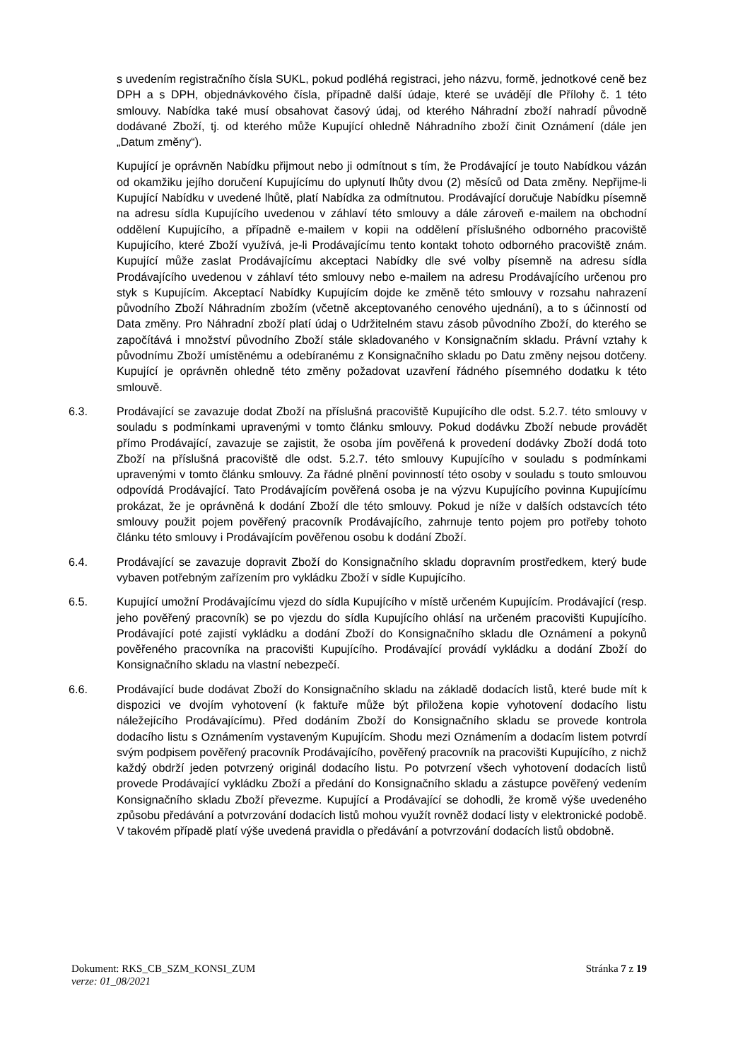s uvedením registračního čísla SUKL, pokud podléhá registraci, jeho názvu, formě, jednotkové ceně bez DPH a s DPH, objednávkového čísla, případně další údaje, které se uvádějí dle Přílohy č. 1 této smlouvy. Nabídka také musí obsahovat časový údaj, od kterého Náhradní zboží nahradí původně dodávané Zboží, tj. od kterého může Kupující ohledně Náhradního zboží činit Oznámení (dále jen „Datum změny“).
Kupující je oprávněn Nabídku přijmout nebo ji odmítnout s tím, že Prodávající je touto Nabídkou vázán od okamžiku jejího doručení Kupujícímu do uplynutí lhůty dvou (2) měsíců od Data změny. Nepřijme-li Kupující Nabídku v uvedené lhůtě, platí Nabídka za odmítnutou. Prodávající doručuje Nabídku písemně na adresu sídla Kupujícího uvedenou v záhlaví této smlouvy a dále zároveň e-mailem na obchodní oddělení Kupujícího, a případně e-mailem v kopii na oddělení příslušného odborného pracoviště Kupujícího, které Zboží využívá, je-li Prodávajícímu tento kontakt tohoto odborného pracoviště znám. Kupující může zaslat Prodávajícímu akceptaci Nabídky dle své volby písemně na adresu sídla Prodávajícího uvedenou v záhlaví této smlouvy nebo e-mailem na adresu Prodávajícího určenou pro styk s Kupujícím. Akceptací Nabídky Kupujícím dojde ke změně této smlouvy v rozsahu nahrazení původního Zboží Náhradním zbožím (včetně akceptovaného cenového ujednání), a to s účinností od Data změny. Pro Náhradní zboží platí údaj o Udržitelném stavu zásob původního Zboží, do kterého se započítává i množství původního Zboží stále skladovaného v Konsignačním skladu. Právní vztahy k původnímu Zboží umístěnému a odebíranému z Konsignačního skladu po Datu změny nejsou dotčeny. Kupující je oprávněn ohledně této změny požadovat uzavření řádného písemného dodatku k této smlouvě.
6.3. Prodávající se zavazuje dodat Zboží na příslušná pracoviště Kupujícího dle odst. 5.2.7. této smlouvy v souladu s podmínkami upravenými v tomto článku smlouvy. Pokud dodávku Zboží nebude provádět přímo Prodávající, zavazuje se zajistit, že osoba jím pověřená k provedení dodávky Zboží dodá toto Zboží na příslušná pracoviště dle odst. 5.2.7. této smlouvy Kupujícího v souladu s podmínkami upravenými v tomto článku smlouvy. Za řádné plnění povinností této osoby v souladu s touto smlouvou odpovídá Prodávající. Tato Prodávajícím pověřená osoba je na výzvu Kupujícího povinna Kupujícímu prokázat, že je oprávněná k dodání Zboží dle této smlouvy. Pokud je níže v dalších odstavcích této smlouvy použit pojem pověřený pracovník Prodávajícího, zahrnuje tento pojem pro potřeby tohoto článku této smlouvy i Prodávajícím pověřenou osobu k dodání Zboží.
6.4. Prodávající se zavazuje dopravit Zboží do Konsignačního skladu dopravním prostředkem, který bude vybaven potřebným zařízením pro vykládku Zboží v sídle Kupujícího.
6.5. Kupující umožní Prodávajícímu vjezd do sídla Kupujícího v místě určeném Kupujícím. Prodávající (resp. jeho pověřený pracovník) se po vjezdu do sídla Kupujícího ohlásí na určeném pracovišti Kupujícího. Prodávající poté zajistí vykládku a dodání Zboží do Konsignačního skladu dle Oznámení a pokynů pověřeného pracovníka na pracovišti Kupujícího. Prodávající provádí vykládku a dodání Zboží do Konsignačního skladu na vlastní nebezpečí.
6.6. Prodávající bude dodávat Zboží do Konsignačního skladu na základě dodacích listů, které bude mít k dispozici ve dvojím vyhotovení (k faktuře může být přiložena kopie vyhotovení dodacího listu náležejícího Prodávajícímu). Před dodáním Zboží do Konsignačního skladu se provede kontrola dodacího listu s Oznámením vystaveným Kupujícím. Shodu mezi Oznámením a dodacím listem potvrdí svým podpisem pověřený pracovník Prodávajícího, pověřený pracovník na pracovišti Kupujícího, z nichž každý obdrží jeden potvrzený originál dodacího listu. Po potvrzení všech vyhotovení dodacích listů provede Prodávající vykládku Zboží a předání do Konsignačního skladu a zástupce pověřený vedením Konsignačního skladu Zboží převezme. Kupující a Prodávající se dohodli, že kromě výše uvedeného způsobu předávání a potvrzování dodacích listů mohou využít rovněž dodací listy v elektronické podobě. V takovém případě platí výše uvedená pravidla o předávání a potvrzování dodacích listů obdobně.
Dokument: RKS_CB_SZM_KONSI_ZUM Stránka 7 z 19
verze: 01_08/2021